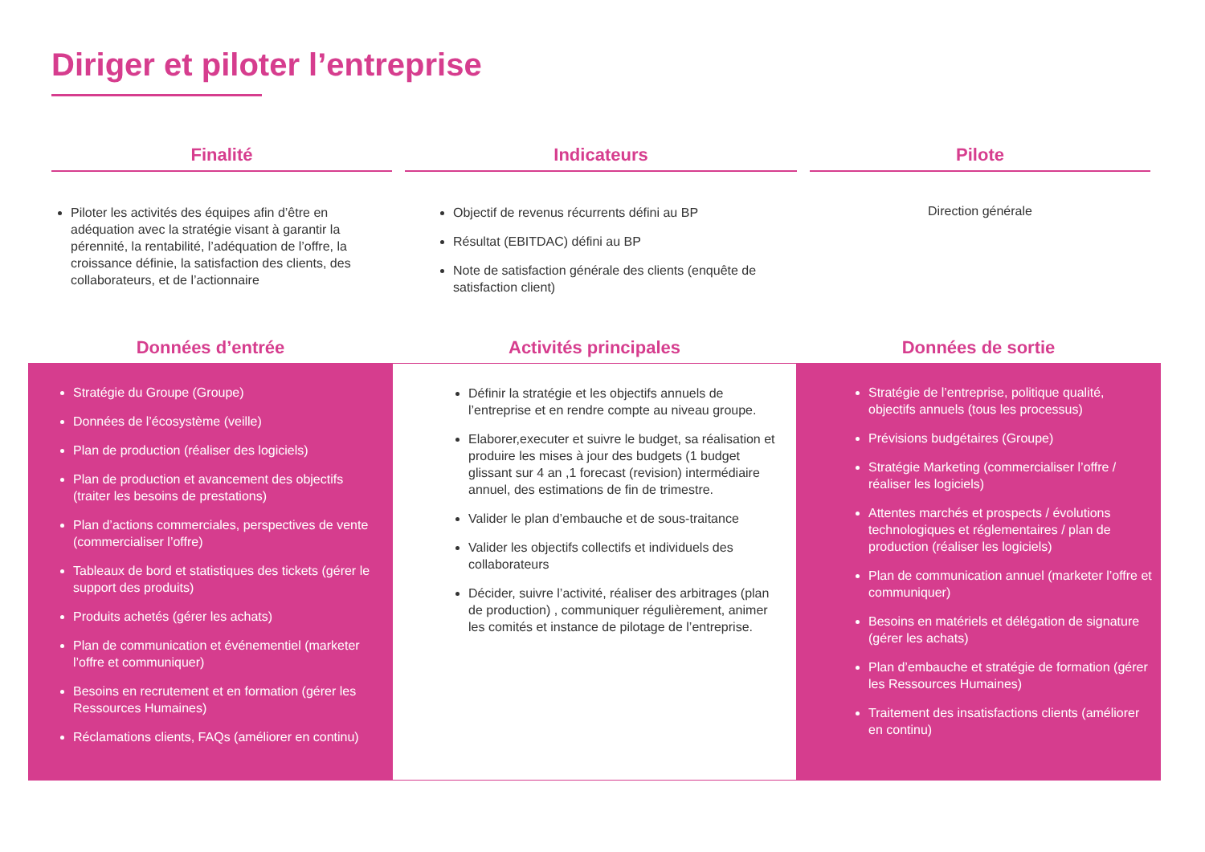Diriger et piloter l’entreprise
Finalité
Piloter les activités des équipes afin d’être en adéquation avec la stratégie visant à garantir la pérennité, la rentabilité, l’adéquation de l’offre, la croissance définie, la satisfaction des clients, des collaborateurs, et de l’actionnaire
Indicateurs
Objectif de revenus récurrents défini au BP
Résultat (EBITDAC) défini au BP
Note de satisfaction générale des clients (enquête de satisfaction client)
Pilote
Direction générale
Données d’entrée
Stratégie du Groupe (Groupe)
Données de l’écosystème (veille)
Plan de production (réaliser des logiciels)
Plan de production et avancement des objectifs (traiter les besoins de prestations)
Plan d’actions commerciales, perspectives de vente (commercialiser l’offre)
Tableaux de bord et statistiques des tickets (gérer le support des produits)
Produits achetés (gérer les achats)
Plan de communication et événementiel (marketer l’offre et communiquer)
Besoins en recrutement et en formation (gérer les Ressources Humaines)
Réclamations clients, FAQs (améliorer en continu)
Activités principales
Définir la stratégie et les objectifs annuels de l’entreprise et en rendre compte au niveau groupe.
Elaborer,executer et suivre le budget, sa réalisation et produire les mises à jour des budgets (1 budget glissant sur 4 an ,1 forecast (revision) intermédiaire annuel, des estimations de fin de trimestre.
Valider le plan d’embauche et de sous-traitance
Valider les objectifs collectifs et individuels des collaborateurs
Décider, suivre l’activité, réaliser des arbitrages (plan de production) , communiquer régulièrement, animer les comités et instance de pilotage de l’entreprise.
Données de sortie
Stratégie de l’entreprise, politique qualité, objectifs annuels (tous les processus)
Prévisions budgétaires (Groupe)
Stratégie Marketing (commercialiser l’offre / réaliser les logiciels)
Attentes marchés et prospects / évolutions technologiques et réglementaires / plan de production (réaliser les logiciels)
Plan de communication annuel (marketer l’offre et communiquer)
Besoins en matériels et délégation de signature (gérer les achats)
Plan d’embauche et stratégie de formation (gérer les Ressources Humaines)
Traitement des insatisfactions clients (améliorer en continu)